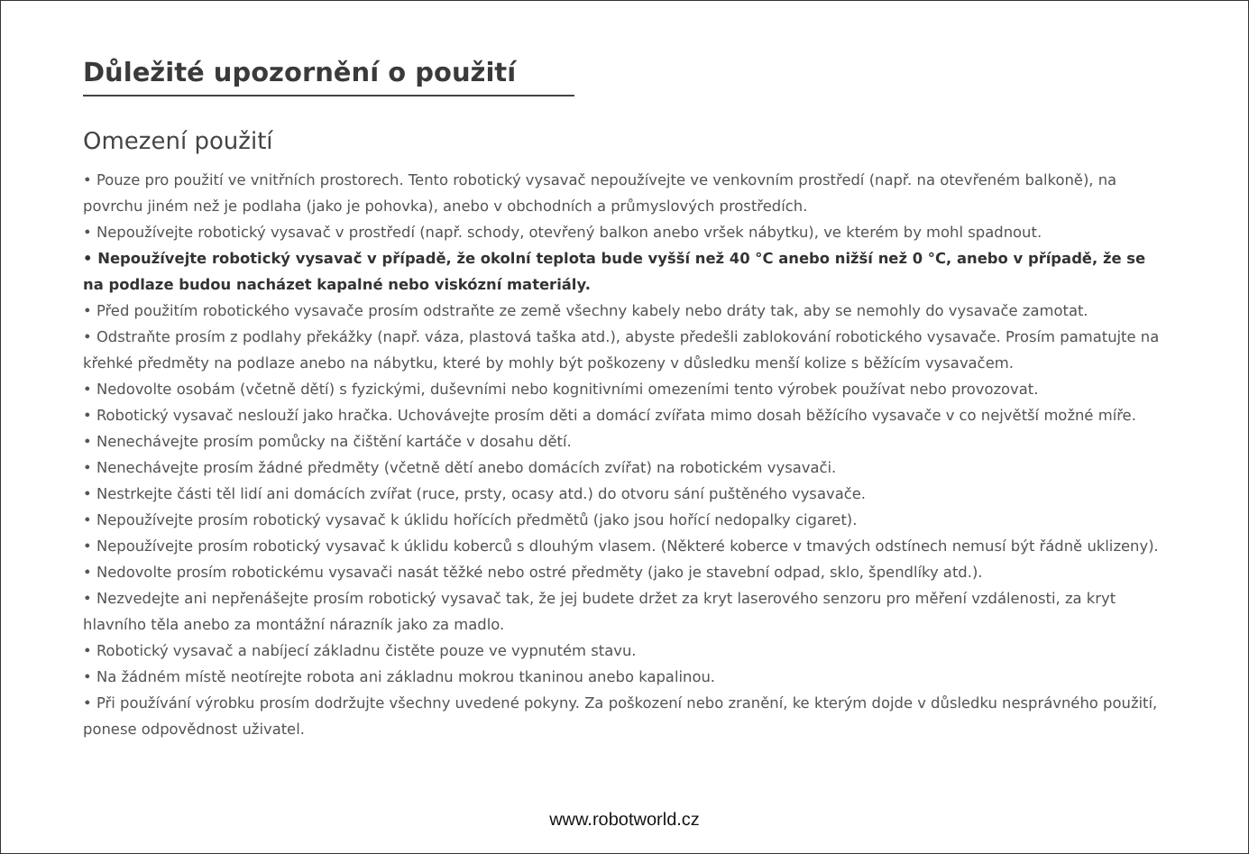Důležité upozornění o použití
Omezení použití
• Pouze pro použití ve vnitřních prostorech. Tento robotický vysavač nepoužívejte ve venkovním prostředí (např. na otevřeném balkoně), na povrchu jiném než je podlaha (jako je pohovka), anebo v obchodních a průmyslových prostředích.
• Nepoužívejte robotický vysavač v prostředí (např. schody, otevřený balkon anebo vršek nábytku), ve kterém by mohl spadnout.
• Nepoužívejte robotický vysavač v případě, že okolní teplota bude vyšší než 40 °C anebo nižší než 0 °C, anebo v případě, že se na podlaze budou nacházet kapalné nebo viskózní materiály.
• Před použitím robotického vysavače prosím odstraňte ze země všechny kabely nebo dráty tak, aby se nemohly do vysavače zamotat.
• Odstraňte prosím z podlahy překážky (např. váza, plastová taška atd.), abyste předešli zablokování robotického vysavače. Prosím pamatujte na křehké předměty na podlaze anebo na nábytku, které by mohly být poškozeny v důsledku menší kolize s běžícím vysavačem.
• Nedovolte osobám (včetně dětí) s fyzickými, duševními nebo kognitivními omezeními tento výrobek používat nebo provozovat.
• Robotický vysavač neslouží jako hračka. Uchovávejte prosím děti a domácí zvířata mimo dosah běžícího vysavače v co největší možné míře.
• Nenechávejte prosím pomůcky na čištění kartáče v dosahu dětí.
• Nenechávejte prosím žádné předměty (včetně dětí anebo domácích zvířat) na robotickém vysavači.
• Nestrkejte části těl lidí ani domácích zvířat (ruce, prsty, ocasy atd.) do otvoru sání puštěného vysavače.
• Nepoužívejte prosím robotický vysavač k úklidu hořících předmětů (jako jsou hořící nedopalky cigaret).
• Nepoužívejte prosím robotický vysavač k úklidu koberců s dlouhým vlasem. (Některé koberce v tmavých odstínech nemusí být řádně uklizeny).
• Nedovolte prosím robotickému vysavači nasát těžké nebo ostré předměty (jako je stavební odpad, sklo, špendlíky atd.).
• Nezvedejte ani nepřenášejte prosím robotický vysavač tak, že jej budete držet za kryt laserového senzoru pro měření vzdálenosti, za kryt hlavního těla anebo za montážní nárazník jako za madlo.
• Robotický vysavač a nabíjecí základnu čistěte pouze ve vypnutém stavu.
• Na žádném místě neotírejte robota ani základnu mokrou tkaninou anebo kapalinou.
• Při používání výrobku prosím dodržujte všechny uvedené pokyny. Za poškození nebo zranění, ke kterým dojde v důsledku nesprávného použití, ponese odpovědnost uživatel.
www.robotworld.cz